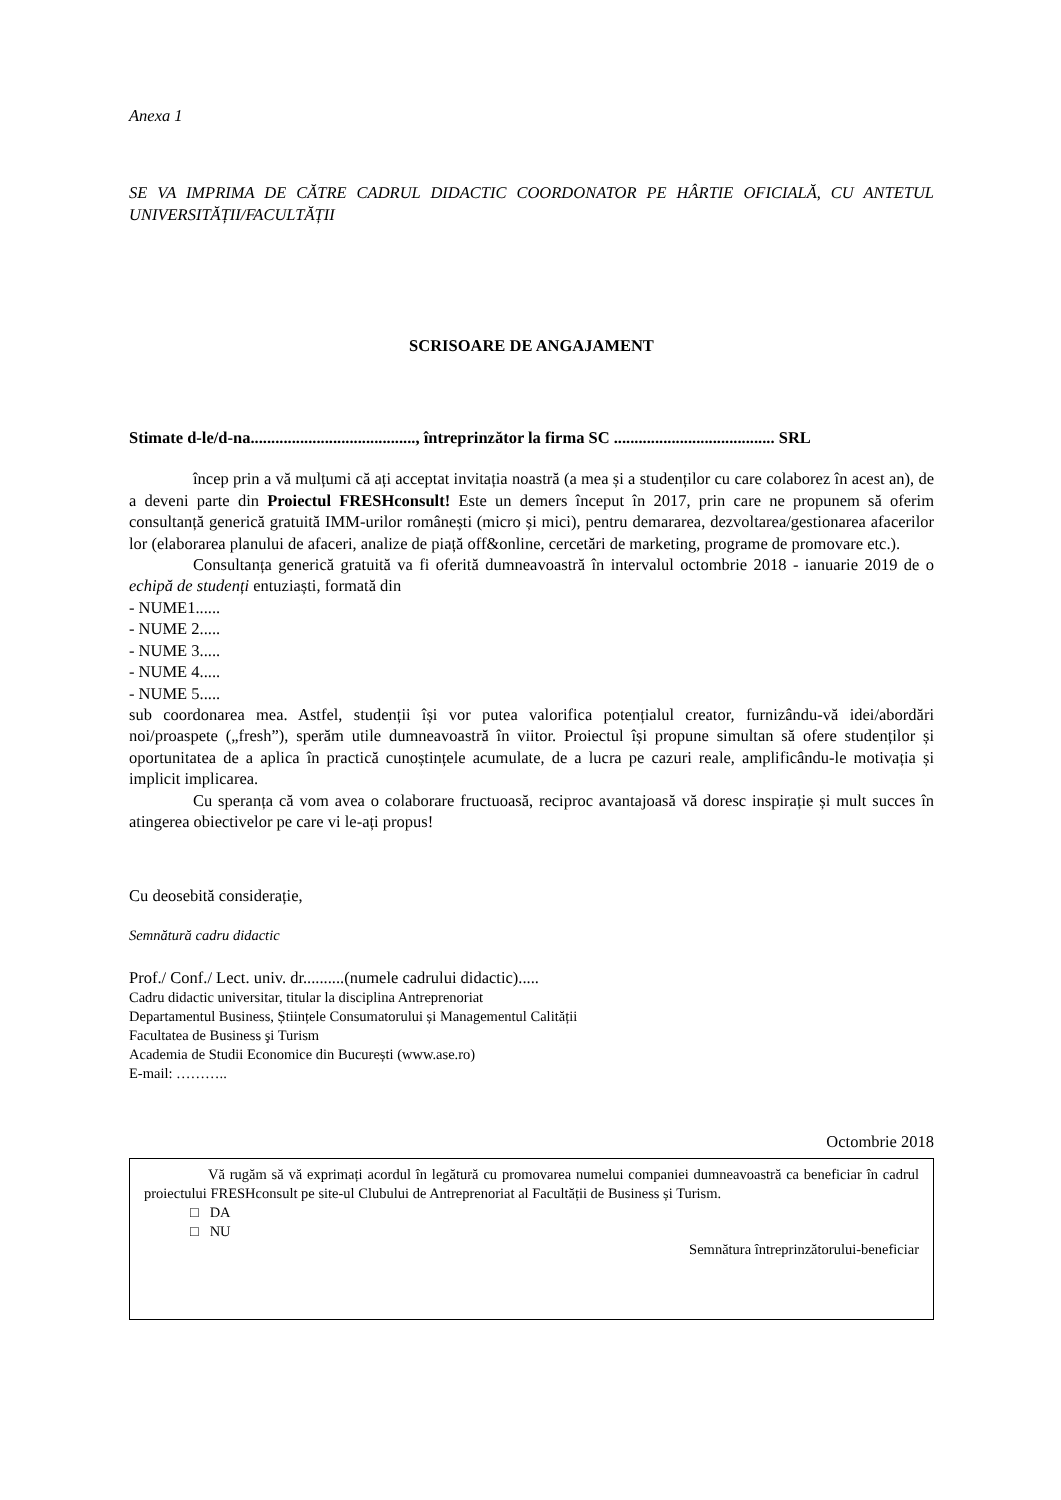Anexa 1
SE VA IMPRIMA DE CĂTRE CADRUL DIDACTIC COORDONATOR PE HÂRTIE OFICIALĂ, CU ANTETUL UNIVERSITĂȚII/FACULTĂȚII
SCRISOARE DE ANGAJAMENT
Stimate d-le/d-na........................................, întreprinzător la firma SC ....................................... SRL
încep prin a vă mulțumi că ați acceptat invitația noastră (a mea și a studenților cu care colaborez în acest an), de a deveni parte din Proiectul FRESHconsult! Este un demers început în 2017, prin care ne propunem să oferim consultanță generică gratuită IMM-urilor românești (micro și mici), pentru demararea, dezvoltarea/gestionarea afacerilor lor (elaborarea planului de afaceri, analize de piață off&online, cercetări de marketing, programe de promovare etc.).
Consultanța generică gratuită va fi oferită dumneavoastră în intervalul octombrie 2018 - ianuarie 2019 de o echipă de studenți entuziaști, formată din
- NUME1......
- NUME 2.....
- NUME 3.....
- NUME 4.....
- NUME 5.....
sub coordonarea mea. Astfel, studenții își vor putea valorifica potențialul creator, furnizându-vă idei/abordări noi/proaspete („fresh”), sperăm utile dumneavoastră în viitor. Proiectul își propune simultan să ofere studenților și oportunitatea de a aplica în practică cunoștințele acumulate, de a lucra pe cazuri reale, amplificându-le motivația și implicit implicarea.
Cu speranța că vom avea o colaborare fructuoasă, reciproc avantajoasă vă doresc inspirație și mult succes în atingerea obiectivelor pe care vi le-ați propus!
Cu deosebită considerație,
Semnătură cadru didactic
Prof./ Conf./ Lect. univ. dr..........(numele cadrului didactic).....
Cadru didactic universitar, titular la disciplina Antreprenoriat
Departamentul Business, Științele Consumatorului și Managementul Calității
Facultatea de Business şi Turism
Academia de Studii Economice din București (www.ase.ro)
E-mail: ………..
Octombrie 2018
Vă rugăm să vă exprimați acordul în legătură cu promovarea numelui companiei dumneavoastră ca beneficiar în cadrul proiectului FRESHconsult pe site-ul Clubului de Antreprenoriat al Facultății de Business și Turism.
□ DA
□ NU
Semnătura întreprinzătorului-beneficiar